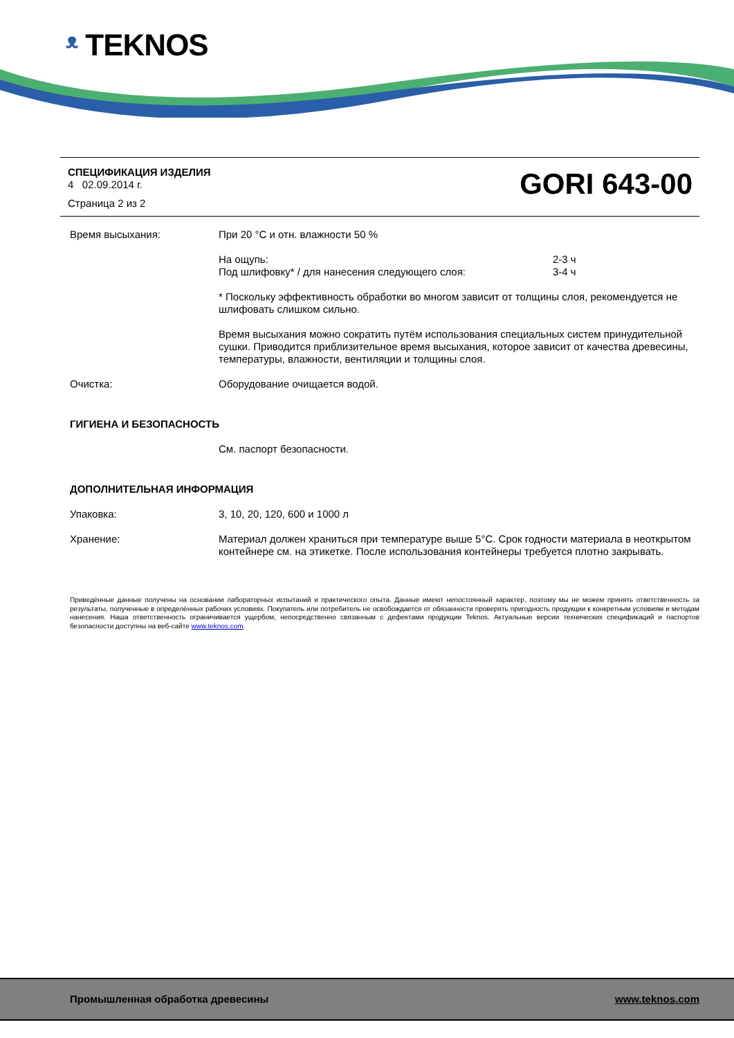ᵜ TEKNOS
СПЕЦИФИКАЦИЯ ИЗДЕЛИЯ
4 02.09.2014 г.
Страница 2 из 2
GORI 643-00
Время высыхания: При 20 °C и отн. влажности 50 %
На ощупь:
Под шлифовку* / для нанесения следующего слоя:
2-3 ч
3-4 ч
* Поскольку эффективность обработки во многом зависит от толщины слоя, рекомендуется не шлифовать слишком сильно.
Время высыхания можно сократить путём использования специальных систем принудительной сушки. Приводится приблизительное время высыхания, которое зависит от качества древесины, температуры, влажности, вентиляции и толщины слоя.
Очистка: Оборудование очищается водой.
ГИГИЕНА И БЕЗОПАСНОСТЬ
См. паспорт безопасности.
ДОПОЛНИТЕЛЬНАЯ ИНФОРМАЦИЯ
Упаковка: 3, 10, 20, 120, 600 и 1000 л
Хранение: Материал должен храниться при температуре выше 5°C. Срок годности материала в неоткрытом контейнере см. на этикетке. После использования контейнеры требуется плотно закрывать.
Приведённые данные получены на основании лабораторных испытаний и практического опыта. Данные имеют непостоянный характер, поэтому мы не можем принять ответственность за результаты, полученные в определённых рабочих условиях. Покупатель или потребитель не освобождается от обязанности проверять пригодность продукции к конкретным условиям и методам нанесения. Наша ответственность ограничивается ущербом, непосредственно связанным с дефектами продукции Teknos. Актуальные версии технических спецификаций и паспортов безопасности доступны на веб-сайте www.teknos.com.
Промышленная обработка древесины www.teknos.com